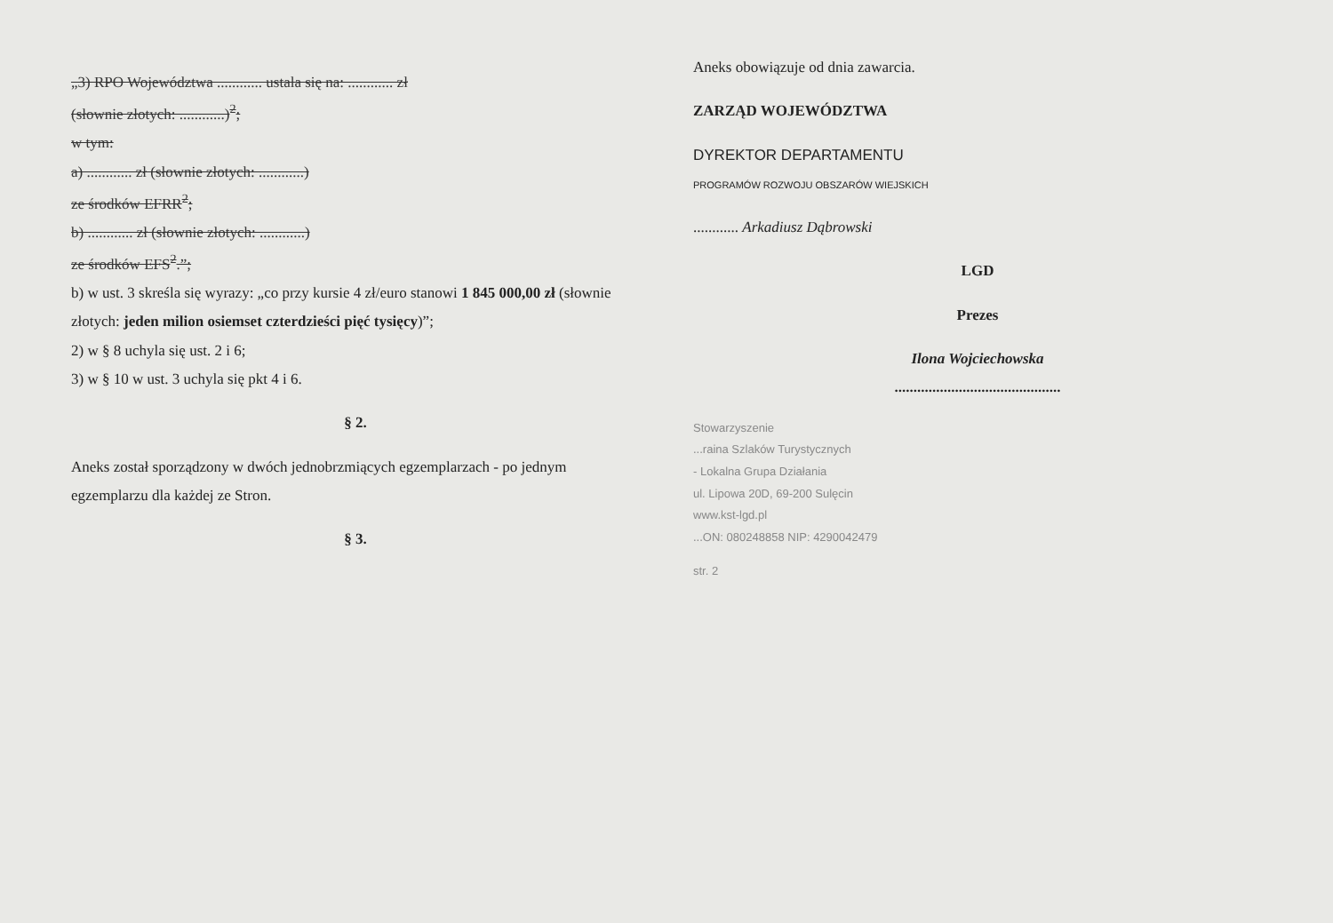„3) RPO Województwa ............ ustala się na: ............ zł
(słownie złotych: ............)<sup>2</sup>;
w tym:
a) ............ zł (słownie złotych: ............)
ze środków EFRR<sup>2</sup>;
b) ............ zł (słownie złotych: ............)
ze środków EFS<sup>2</sup>.”;
b) w ust. 3 skreśla się wyrazy: „co przy kursie 4 zł/euro stanowi 1 845 000,00 zł (słownie złotych: jeden milion osiemset czterdzieści pięć tysięcy)”;
2) w § 8 uchyla się ust. 2 i 6;
3) w § 10 w ust. 3 uchyla się pkt 4 i 6.
§ 2.
Aneks został sporządzony w dwóch jednobrzmiących egzemplarzach - po jednym egzemplarzu dla każdej ze Stron.
§ 3.
Aneks obowiązuje od dnia zawarcia.
ZARZĄD WOJEWÓDZTWA
DYREKTOR DEPARTAMENTU
PROGRAMÓW ROZWOJU OBSZARÓW WIEJSKICH
............ Arkadiusz Dąbrowski
LGD
Prezes
Ilona Wojciechowska
............................................
Stowarzyszenie
...raina Szlaków Turystycznych
- Lokalna Grupa Działania
ul. Lipowa 20D, 69-200 Sulęcin
www.kst-lgd.pl
...ON: 080248858 NIP: 4290042479
str. 2